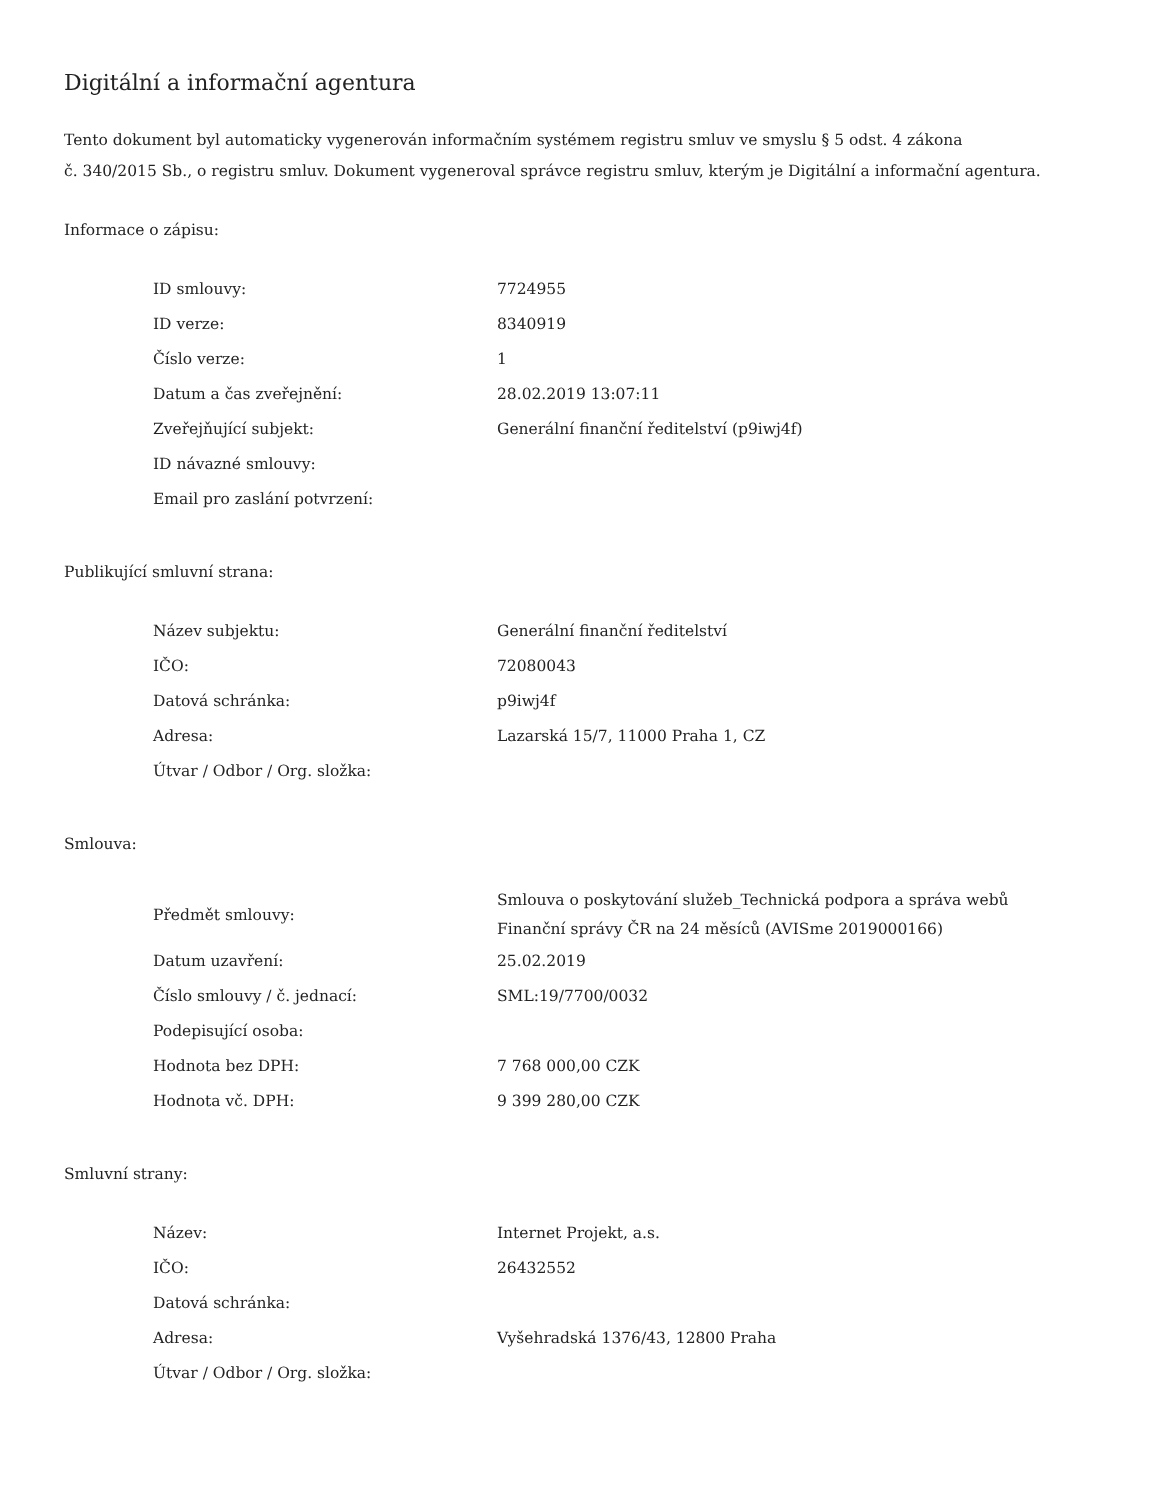Digitální a informační agentura
Tento dokument byl automaticky vygenerován informačním systémem registru smluv ve smyslu § 5 odst. 4 zákona
č. 340/2015 Sb., o registru smluv. Dokument vygeneroval správce registru smluv, kterým je Digitální a informační agentura.
Informace o zápisu:
| ID smlouvy: | 7724955 |
| ID verze: | 8340919 |
| Číslo verze: | 1 |
| Datum a čas zveřejnění: | 28.02.2019 13:07:11 |
| Zveřejňující subjekt: | Generální finanční ředitelství (p9iwj4f) |
| ID návazné smlouvy: | |
| Email pro zaslání potvrzení: | |
Publikující smluvní strana:
| Název subjektu: | Generální finanční ředitelství |
| IČO: | 72080043 |
| Datová schránka: | p9iwj4f |
| Adresa: | Lazarská 15/7, 11000 Praha 1, CZ |
| Útvar / Odbor / Org. složka: | |
Smlouva:
| Předmět smlouvy: | Smlouva o poskytování služeb_Technická podpora a správa webů Finanční správy ČR na 24 měsíců (AVISme 2019000166) |
| Datum uzavření: | 25.02.2019 |
| Číslo smlouvy / č. jednací: | SML:19/7700/0032 |
| Podepisující osoba: | |
| Hodnota bez DPH: | 7 768 000,00 CZK |
| Hodnota vč. DPH: | 9 399 280,00 CZK |
Smluvní strany:
| Název: | Internet Projekt, a.s. |
| IČO: | 26432552 |
| Datová schránka: | |
| Adresa: | Vyšehradská 1376/43, 12800 Praha |
| Útvar / Odbor / Org. složka: | |